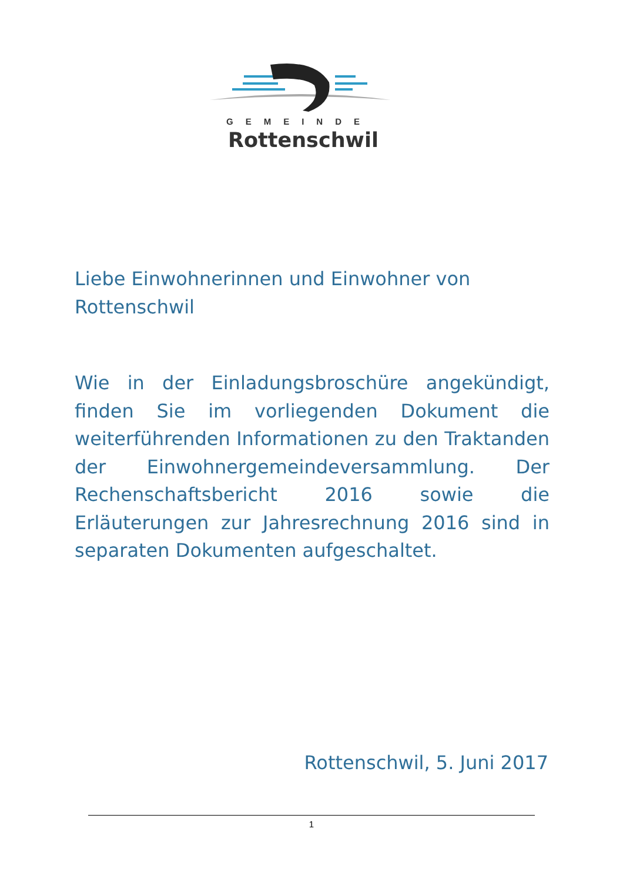GEMEINDE
Rottenschwil
Liebe Einwohnerinnen und Einwohner von
Rottenschwil
Wie in der Einladungsbroschüre angekündigt, finden Sie im vorliegenden Dokument die weiterführenden Informationen zu den Traktanden der Einwohnergemeindeversammlung. Der Rechenschaftsbericht 2016 sowie die Erläuterungen zur Jahresrechnung 2016 sind in separaten Dokumenten aufgeschaltet.
Rottenschwil, 5. Juni 2017
1